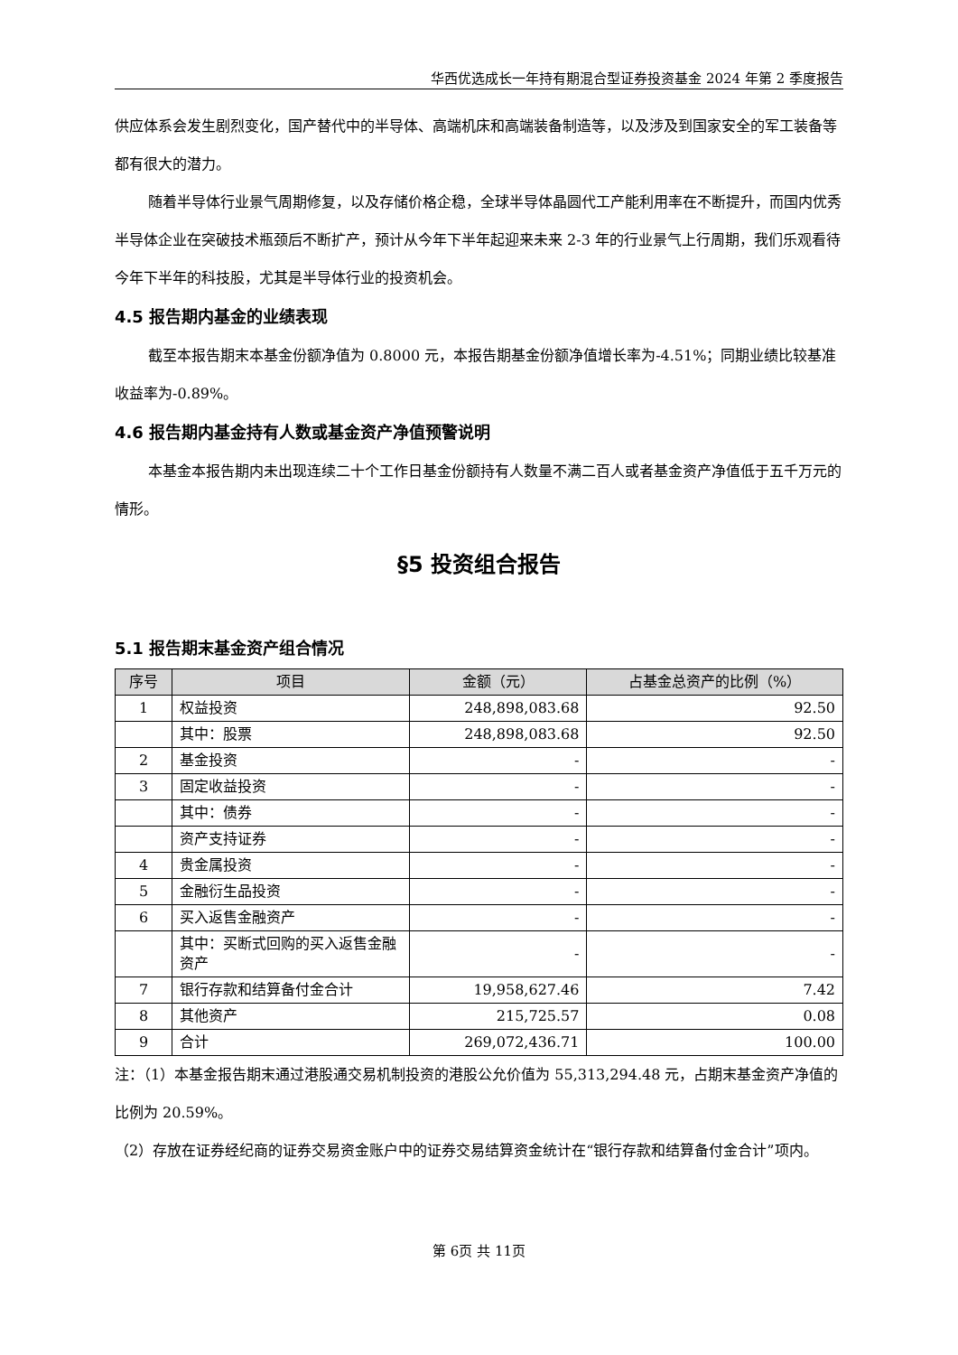华西优选成长一年持有期混合型证券投资基金 2024 年第 2 季度报告
供应体系会发生剧烈变化，国产替代中的半导体、高端机床和高端装备制造等，以及涉及到国家安全的军工装备等都有很大的潜力。
随着半导体行业景气周期修复，以及存储价格企稳，全球半导体晶圆代工产能利用率在不断提升，而国内优秀半导体企业在突破技术瓶颈后不断扩产，预计从今年下半年起迎来未来 2-3 年的行业景气上行周期，我们乐观看待今年下半年的科技股，尤其是半导体行业的投资机会。
4.5 报告期内基金的业绩表现
截至本报告期末本基金份额净值为 0.8000 元，本报告期基金份额净值增长率为-4.51%；同期业绩比较基准收益率为-0.89%。
4.6 报告期内基金持有人数或基金资产净值预警说明
本基金本报告期内未出现连续二十个工作日基金份额持有人数量不满二百人或者基金资产净值低于五千万元的情形。
§5 投资组合报告
5.1 报告期末基金资产组合情况
| 序号 | 项目 | 金额（元） | 占基金总资产的比例（%） |
| --- | --- | --- | --- |
| 1 | 权益投资 | 248,898,083.68 | 92.50 |
| | 其中：股票 | 248,898,083.68 | 92.50 |
| 2 | 基金投资 | - | - |
| 3 | 固定收益投资 | - | - |
| | 其中：债券 | - | - |
| | 资产支持证券 | - | - |
| 4 | 贵金属投资 | - | - |
| 5 | 金融衍生品投资 | - | - |
| 6 | 买入返售金融资产 | - | - |
| | 其中：买断式回购的买入返售金融资产 | - | - |
| 7 | 银行存款和结算备付金合计 | 19,958,627.46 | 7.42 |
| 8 | 其他资产 | 215,725.57 | 0.08 |
| 9 | 合计 | 269,072,436.71 | 100.00 |
注：（1）本基金报告期末通过港股通交易机制投资的港股公允价值为 55,313,294.48 元，占期末基金资产净值的比例为 20.59%。
（2）存放在证券经纪商的证券交易资金账户中的证券交易结算资金统计在“银行存款和结算备付金合计”项内。
第 6页 共 11页